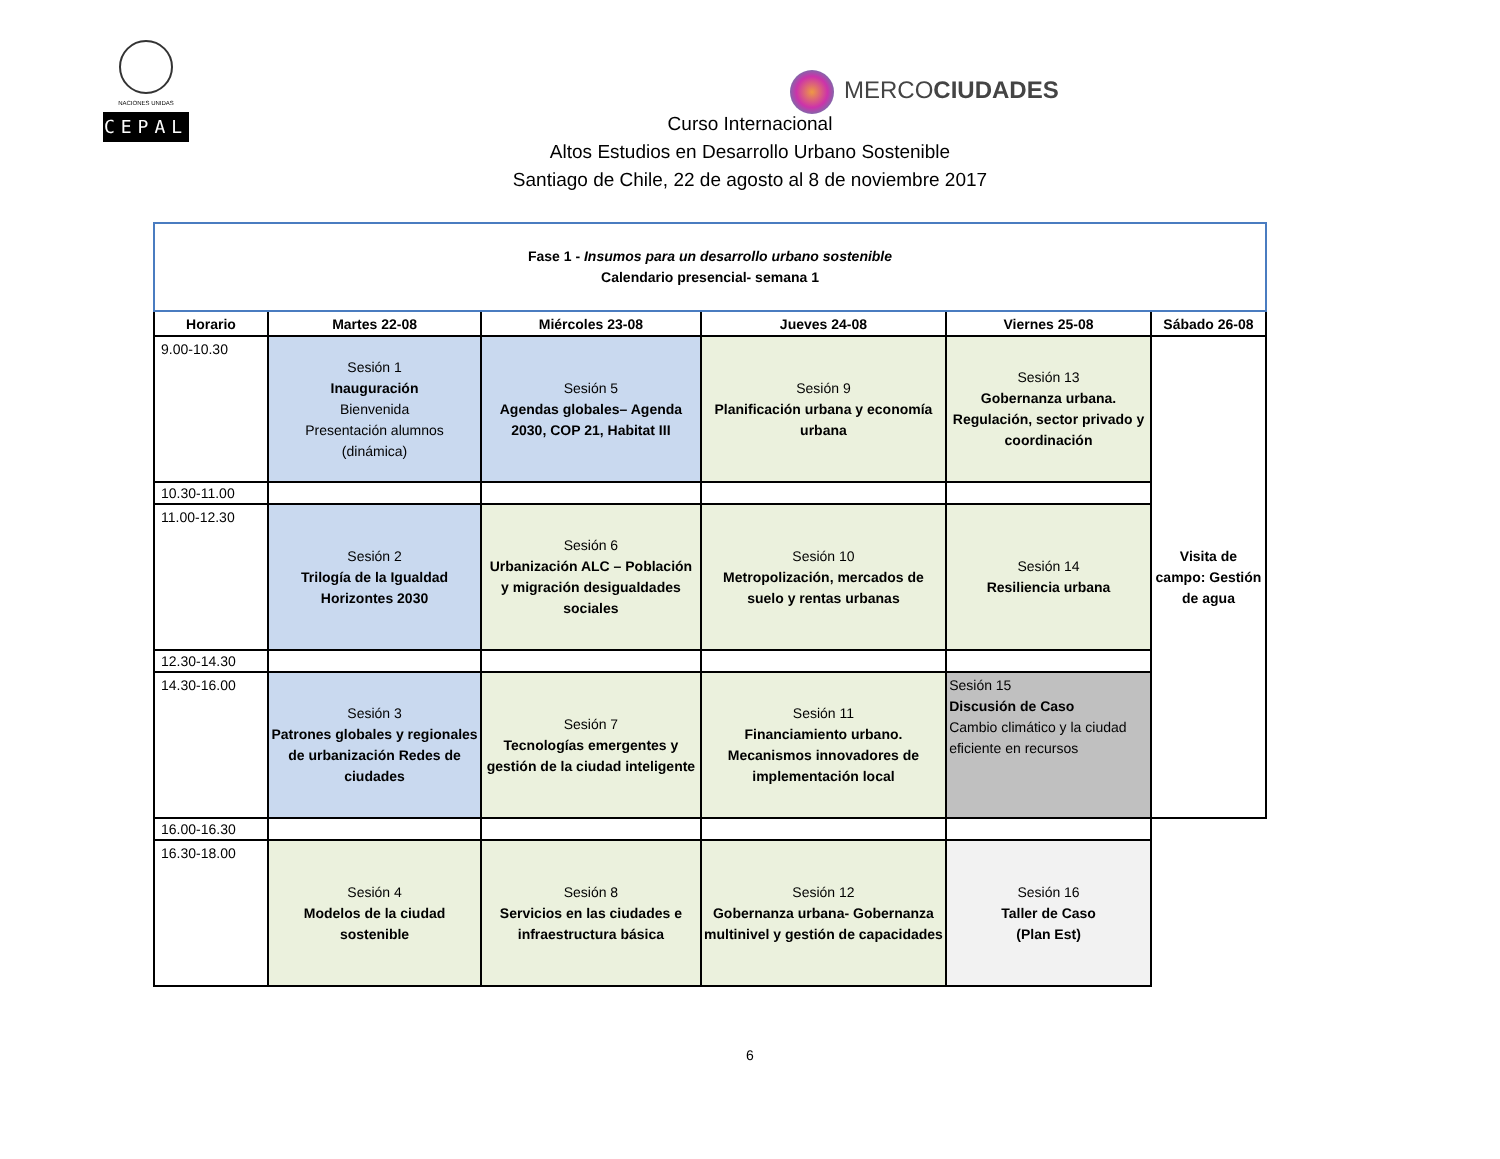NACIONES UNIDAS
CEPAL
MERCOCIUDADES
Curso Internacional
Altos Estudios en Desarrollo Urbano Sostenible
Santiago de Chile, 22 de agosto al 8 de noviembre 2017
| Fase 1 - Insumos para un desarrollo urbano sostenible Calendario presencial- semana 1 | | | | | |
| Horario | Martes 22-08 | Miércoles 23-08 | Jueves 24-08 | Viernes 25-08 | Sábado 26-08 |
| 9.00-10.30 | Sesión 1 Inauguración Bienvenida Presentación alumnos (dinámica) | Sesión 5 Agendas globales– Agenda 2030, COP 21, Habitat III | Sesión 9 Planificación urbana y economía urbana | Sesión 13 Gobernanza urbana. Regulación, sector privado y coordinación | Visita de campo: Gestión de agua |
| 10.30-11.00 | | | | | |
| 11.00-12.30 | Sesión 2 Trilogía de la Igualdad Horizontes 2030 | Sesión 6 Urbanización ALC – Población y migración desigualdades sociales | Sesión 10 Metropolización, mercados de suelo y rentas urbanas | Sesión 14 Resiliencia urbana | |
| 12.30-14.30 | | | | | |
| 14.30-16.00 | Sesión 3 Patrones globales y regionales de urbanización Redes de ciudades | Sesión 7 Tecnologías emergentes y gestión de la ciudad inteligente | Sesión 11 Financiamiento urbano. Mecanismos innovadores de implementación local | Sesión 15 Discusión de Caso Cambio climático y la ciudad eficiente en recursos | |
| 16.00-16.30 | | | | | |
| 16.30-18.00 | Sesión 4 Modelos de la ciudad sostenible | Sesión 8 Servicios en las ciudades e infraestructura básica | Sesión 12 Gobernanza urbana- Gobernanza multinivel y gestión de capacidades | Sesión 16 Taller de Caso (Plan Est) | |
6